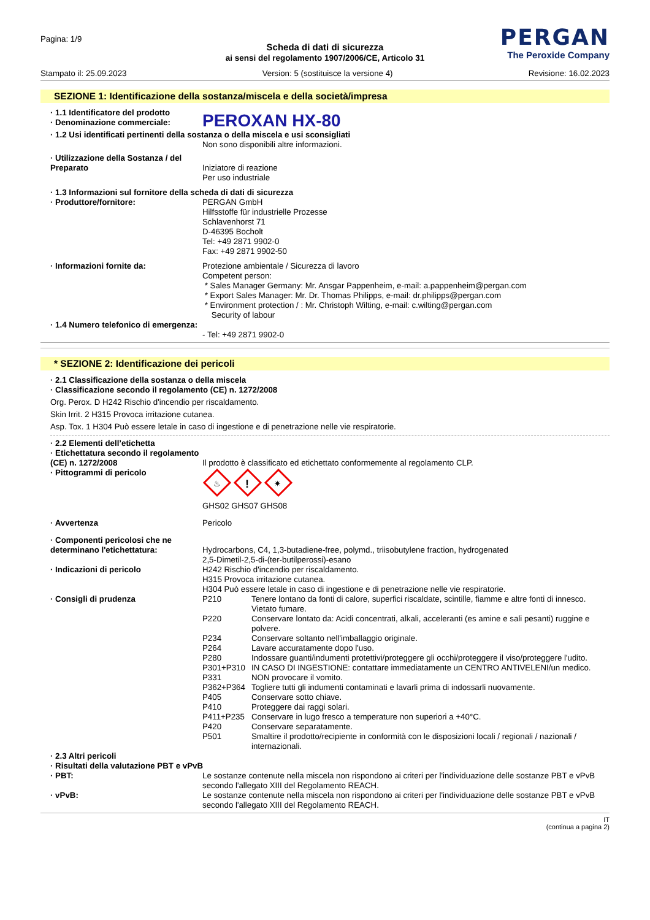Pagina: 1/9
PERGAN
The Peroxide Company
Scheda di dati di sicurezza
ai sensi del regolamento 1907/2006/CE, Articolo 31
Stampato il: 25.09.2023 Version: 5 (sostituisce la versione 4) Revisione: 16.02.2023
SEZIONE 1: Identificazione della sostanza/miscela e della società/impresa
· 1.1 Identificatore del prodotto
· Denominazione commerciale:
PEROXAN HX-80
· 1.2 Usi identificati pertinenti della sostanza o della miscela e usi sconsigliati
Non sono disponibili altre informazioni.
· Utilizzazione della Sostanza / del Preparato
Iniziatore di reazione
Per uso industriale
· 1.3 Informazioni sul fornitore della scheda di dati di sicurezza
· Produttore/fornitore: PERGAN GmbH
Hilfsstoffe für industrielle Prozesse
Schlavenhorst 71
D-46395 Bocholt
Tel: +49 2871 9902-0
Fax: +49 2871 9902-50
· Informazioni fornite da: Protezione ambientale / Sicurezza di lavoro
Competent person:
* Sales Manager Germany: Mr. Ansgar Pappenheim, e-mail: a.pappenheim@pergan.com
* Export Sales Manager: Mr. Dr. Thomas Philipps, e-mail: dr.philipps@pergan.com
* Environment protection / : Mr. Christoph Wilting, e-mail: c.wilting@pergan.com
Security of labour
· 1.4 Numero telefonico di emergenza:
- Tel: +49 2871 9902-0
* SEZIONE 2: Identificazione dei pericoli
· 2.1 Classificazione della sostanza o della miscela
· Classificazione secondo il regolamento (CE) n. 1272/2008
Org. Perox. D H242 Rischio d'incendio per riscaldamento.
Skin Irrit. 2 H315 Provoca irritazione cutanea.
Asp. Tox. 1 H304 Può essere letale in caso di ingestione e di penetrazione nelle vie respiratorie.
· 2.2 Elementi dell’etichetta
· Etichettatura secondo il regolamento (CE) n. 1272/2008
Il prodotto è classificato ed etichettato conformemente al regolamento CLP.
· Pittogrammi di pericolo
♨
!
✷
GHS02 GHS07 GHS08
· Avvertenza Pericolo
· Componenti pericolosi che ne determinano l'etichettatura:
Hydrocarbons, C4, 1,3-butadiene-free, polymd., triisobutylene fraction, hydrogenated
2,5-Dimetil-2,5-di-(ter-butilperossi)-esano
· Indicazioni di pericolo H242 Rischio d'incendio per riscaldamento.
H315 Provoca irritazione cutanea.
H304 Può essere letale in caso di ingestione e di penetrazione nelle vie respiratorie.
· Consigli di prudenza P210 Tenere lontano da fonti di calore, superfici riscaldate, scintille, fiamme e altre fonti di innesco. Vietato fumare.
P220 Conservare lontato da: Acidi concentrati, alkali, acceleranti (es amine e sali pesanti) ruggine e polvere.
P234 Conservare soltanto nell'imballaggio originale.
P264 Lavare accuratamente dopo l'uso.
P280 Indossare guanti/indumenti protettivi/proteggere gli occhi/proteggere il viso/proteggere l'udito.
P301+P310 IN CASO DI INGESTIONE: contattare immediatamente un CENTRO ANTIVELENI/un medico.
P331 NON provocare il vomito.
P362+P364 Togliere tutti gli indumenti contaminati e lavarli prima di indossarli nuovamente.
P405 Conservare sotto chiave.
P410 Proteggere dai raggi solari.
P411+P235 Conservare in lugo fresco a temperature non superiori a +40°C.
P420 Conservare separatamente.
P501 Smaltire il prodotto/recipiente in conformità con le disposizioni locali / regionali / nazionali / internazionali.
· 2.3 Altri pericoli
· Risultati della valutazione PBT e vPvB
· PBT: Le sostanze contenute nella miscela non rispondono ai criteri per l'individuazione delle sostanze PBT e vPvB secondo l'allegato XIII del Regolamento REACH.
· vPvB: Le sostanze contenute nella miscela non rispondono ai criteri per l'individuazione delle sostanze PBT e vPvB secondo l'allegato XIII del Regolamento REACH.
IT
(continua a pagina 2)